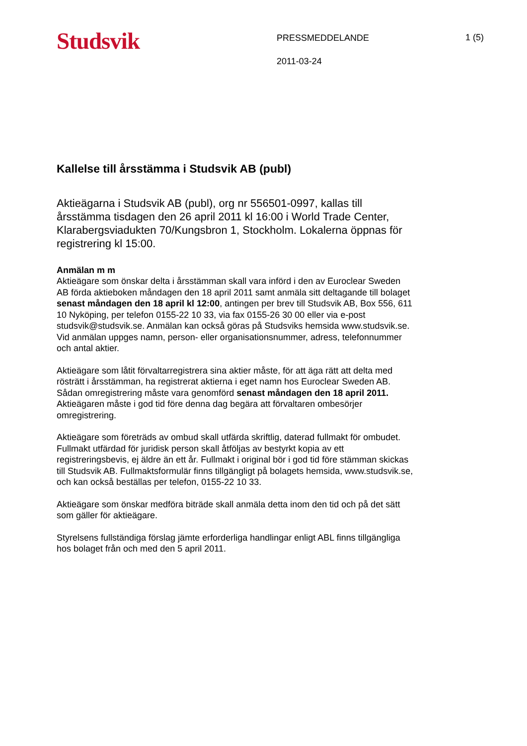Studsvik
PRESSMEDDELANDE
2011-03-24
1 (5)
Kallelse till årsstämma i Studsvik AB (publ)
Aktieägarna i Studsvik AB (publ), org nr 556501-0997, kallas till årsstämma tisdagen den 26 april 2011 kl 16:00 i World Trade Center, Klarabergsviadukten 70/Kungsbron 1, Stockholm. Lokalerna öppnas för registrering kl 15:00.
Anmälan m m
Aktieägare som önskar delta i årsstämman skall vara införd i den av Euroclear Sweden AB förda aktieboken måndagen den 18 april 2011 samt anmäla sitt deltagande till bolaget senast måndagen den 18 april kl 12:00, antingen per brev till Studsvik AB, Box 556, 611 10 Nyköping, per telefon 0155-22 10 33, via fax 0155-26 30 00 eller via e-post studsvik@studsvik.se. Anmälan kan också göras på Studsviks hemsida www.studsvik.se. Vid anmälan uppges namn, person- eller organisationsnummer, adress, telefonnummer och antal aktier.
Aktieägare som låtit förvaltarregistrera sina aktier måste, för att äga rätt att delta med rösträtt i årsstämman, ha registrerat aktierna i eget namn hos Euroclear Sweden AB. Sådan omregistrering måste vara genomförd senast måndagen den 18 april 2011. Aktieägaren måste i god tid före denna dag begära att förvaltaren ombesörjer omregistrering.
Aktieägare som företräds av ombud skall utfärda skriftlig, daterad fullmakt för ombudet. Fullmakt utfärdad för juridisk person skall åtföljas av bestyrkt kopia av ett registreringsbevis, ej äldre än ett år. Fullmakt i original bör i god tid före stämman skickas till Studsvik AB. Fullmaktsformulär finns tillgängligt på bolagets hemsida, www.studsvik.se, och kan också beställas per telefon, 0155-22 10 33.
Aktieägare som önskar medföra biträde skall anmäla detta inom den tid och på det sätt som gäller för aktieägare.
Styrelsens fullständiga förslag jämte erforderliga handlingar enligt ABL finns tillgängliga hos bolaget från och med den 5 april 2011.